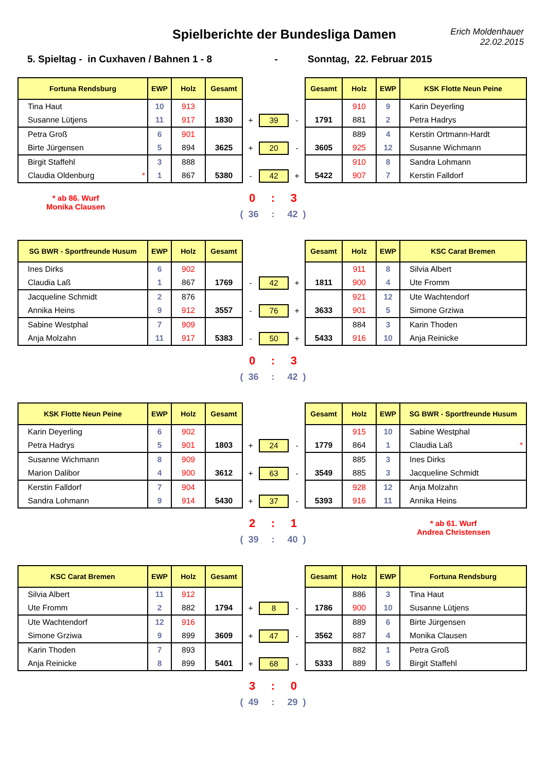Spielberichte der Bundesliga Damen
Erich Moldenhauer
22.02.2015
5. Spieltag - in Cuxhaven / Bahnen 1 - 8 - Sonntag, 22. Februar 2015
| Fortuna Rendsburg | EWP | Holz | Gesamt | | | | Gesamt | Holz | EWP | KSK Flotte Neun Peine |
| --- | --- | --- | --- | --- | --- | --- | --- | --- | --- | --- |
| Tina Haut | 10 | 913 | | | | | | 910 | 9 | Karin Deyerling |
| Susanne Lütjens | 11 | 917 | 1830 | + | 39 | - | 1791 | 881 | 2 | Petra Hadrys |
| Petra Groß | 6 | 901 | | | | | | 889 | 4 | Kerstin Ortmann-Hardt |
| Birte Jürgensen | 5 | 894 | 3625 | + | 20 | - | 3605 | 925 | 12 | Susanne Wichmann |
| Birgit Staffehl | 3 | 888 | | | | | | 910 | 8 | Sandra Lohmann |
| Claudia Oldenburg * | 1 | 867 | 5380 | - | 42 | + | 5422 | 907 | 7 | Kerstin Falldorf |
* ab 86. Wurf
Monika Clausen
0 : 3
( 36 : 42 )
| SG BWR - Sportfreunde Husum | EWP | Holz | Gesamt | | | | Gesamt | Holz | EWP | KSC Carat Bremen |
| --- | --- | --- | --- | --- | --- | --- | --- | --- | --- | --- |
| Ines Dirks | 6 | 902 | | | | | | 911 | 8 | Silvia Albert |
| Claudia Laß | 1 | 867 | 1769 | - | 42 | + | 1811 | 900 | 4 | Ute Fromm |
| Jacqueline Schmidt | 2 | 876 | | | | | | 921 | 12 | Ute Wachtendorf |
| Annika Heins | 9 | 912 | 3557 | - | 76 | + | 3633 | 901 | 5 | Simone Grziwa |
| Sabine Westphal | 7 | 909 | | | | | | 884 | 3 | Karin Thoden |
| Anja Molzahn | 11 | 917 | 5383 | - | 50 | + | 5433 | 916 | 10 | Anja Reinicke |
0 : 3
( 36 : 42 )
| KSK Flotte Neun Peine | EWP | Holz | Gesamt | | | | Gesamt | Holz | EWP | SG BWR - Sportfreunde Husum |
| --- | --- | --- | --- | --- | --- | --- | --- | --- | --- | --- |
| Karin Deyerling | 6 | 902 | | | | | | 915 | 10 | Sabine Westphal |
| Petra Hadrys | 5 | 901 | 1803 | + | 24 | - | 1779 | 864 | 1 | Claudia Laß * |
| Susanne Wichmann | 8 | 909 | | | | | | 885 | 3 | Ines Dirks |
| Marion Dalibor | 4 | 900 | 3612 | + | 63 | - | 3549 | 885 | 3 | Jacqueline Schmidt |
| Kerstin Falldorf | 7 | 904 | | | | | | 928 | 12 | Anja Molzahn |
| Sandra Lohmann | 9 | 914 | 5430 | + | 37 | - | 5393 | 916 | 11 | Annika Heins |
2 : 1
( 39 : 40 )
* ab 61. Wurf
Andrea Christensen
| KSC Carat Bremen | EWP | Holz | Gesamt | | | | Gesamt | Holz | EWP | Fortuna Rendsburg |
| --- | --- | --- | --- | --- | --- | --- | --- | --- | --- | --- |
| Silvia Albert | 11 | 912 | | | | | | 886 | 3 | Tina Haut |
| Ute Fromm | 2 | 882 | 1794 | + | 8 | - | 1786 | 900 | 10 | Susanne Lütjens |
| Ute Wachtendorf | 12 | 916 | | | | | | 889 | 6 | Birte Jürgensen |
| Simone Grziwa | 9 | 899 | 3609 | + | 47 | - | 3562 | 887 | 4 | Monika Clausen |
| Karin Thoden | 7 | 893 | | | | | | 882 | 1 | Petra Groß |
| Anja Reinicke | 8 | 899 | 5401 | + | 68 | - | 5333 | 889 | 5 | Birgit Staffehl |
3 : 0
( 49 : 29 )